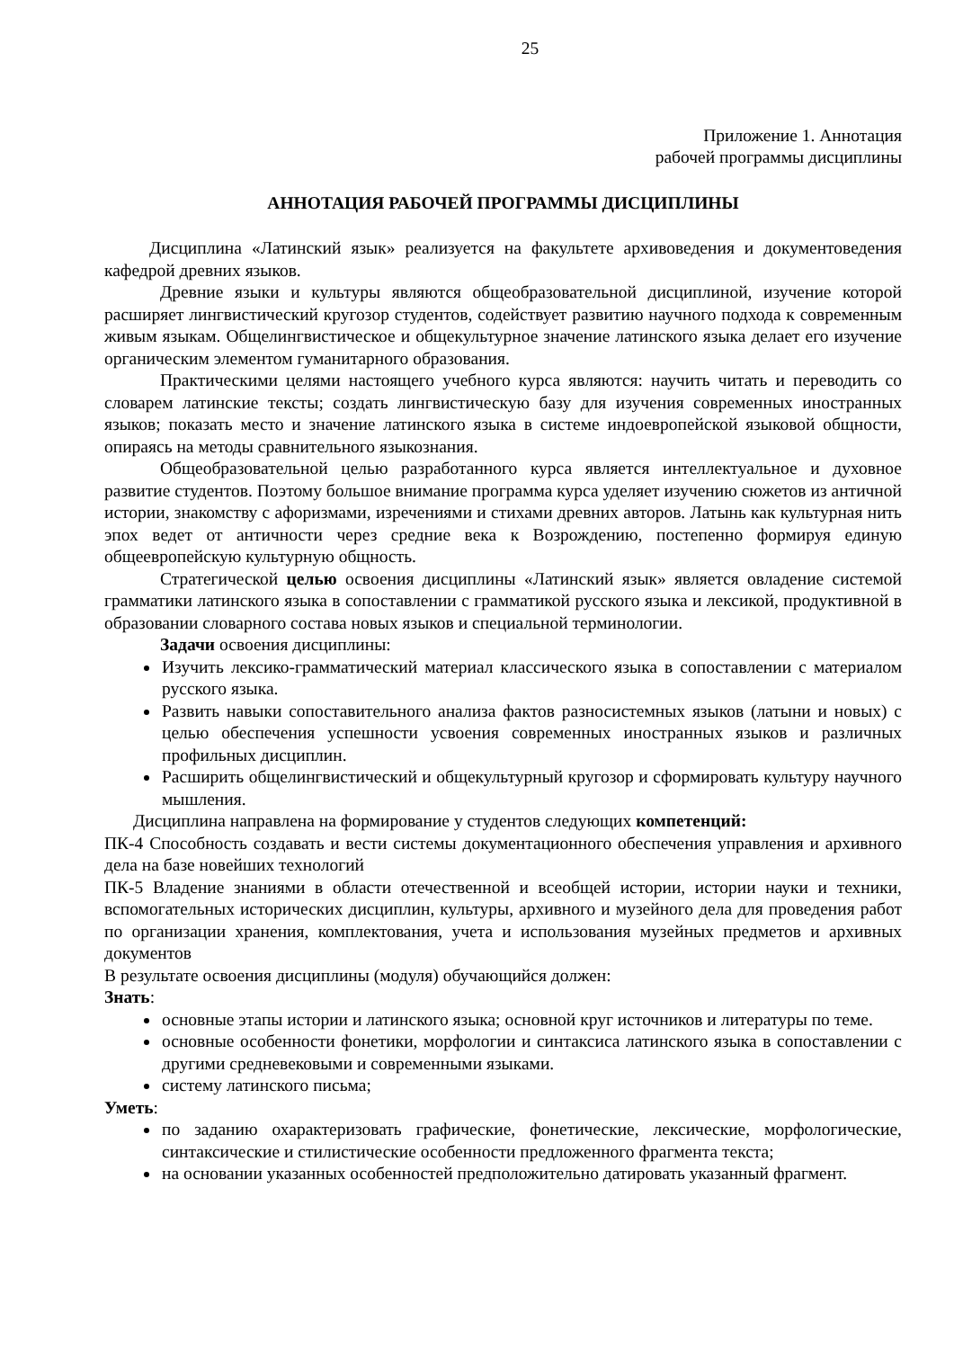25
Приложение 1. Аннотация
рабочей программы дисциплины
АННОТАЦИЯ РАБОЧЕЙ ПРОГРАММЫ ДИСЦИПЛИНЫ
Дисциплина «Латинский язык» реализуется на факультете архивоведения и документоведения кафедрой древних языков.
Древние языки и культуры являются общеобразовательной дисциплиной, изучение которой расширяет лингвистический кругозор студентов, содействует развитию научного подхода к современным живым языкам. Общелингвистическое и общекультурное значение латинского языка делает его изучение органическим элементом гуманитарного образования.
Практическими целями настоящего учебного курса являются: научить читать и переводить со словарем латинские тексты; создать лингвистическую базу для изучения современных иностранных языков; показать место и значение латинского языка в системе индоевропейской языковой общности, опираясь на методы сравнительного языкознания.
Общеобразовательной целью разработанного курса является интеллектуальное и духовное развитие студентов. Поэтому большое внимание программа курса уделяет изучению сюжетов из античной истории, знакомству с афоризмами, изречениями и стихами древних авторов. Латынь как культурная нить эпох ведет от античности через средние века к Возрождению, постепенно формируя единую общеевропейскую культурную общность.
Стратегической целью освоения дисциплины «Латинский язык» является овладение системой грамматики латинского языка в сопоставлении с грамматикой русского языка и лексикой, продуктивной в образовании словарного состава новых языков и специальной терминологии.
Задачи освоения дисциплины:
Изучить лексико-грамматический материал классического языка в сопоставлении с материалом русского языка.
Развить навыки сопоставительного анализа фактов разносистемных языков (латыни и новых) с целью обеспечения успешности усвоения современных иностранных языков и различных профильных дисциплин.
Расширить общелингвистический и общекультурный кругозор и сформировать культуру научного мышления.
Дисциплина направлена на формирование у студентов следующих компетенций:
ПК-4 Способность создавать и вести системы документационного обеспечения управления и архивного дела на базе новейших технологий
ПК-5 Владение знаниями в области отечественной и всеобщей истории, истории науки и техники, вспомогательных исторических дисциплин, культуры, архивного и музейного дела для проведения работ по организации хранения, комплектования, учета и использования музейных предметов и архивных документов
В результате освоения дисциплины (модуля) обучающийся должен:
Знать:
основные этапы истории и латинского языка; основной круг источников и литературы по теме.
основные особенности фонетики, морфологии и синтаксиса латинского языка в сопоставлении с другими средневековыми и современными языками.
систему латинского письма;
Уметь:
по заданию охарактеризовать графические, фонетические, лексические, морфологические, синтаксические и стилистические особенности предложенного фрагмента текста;
на основании указанных особенностей предположительно датировать указанный фрагмент.